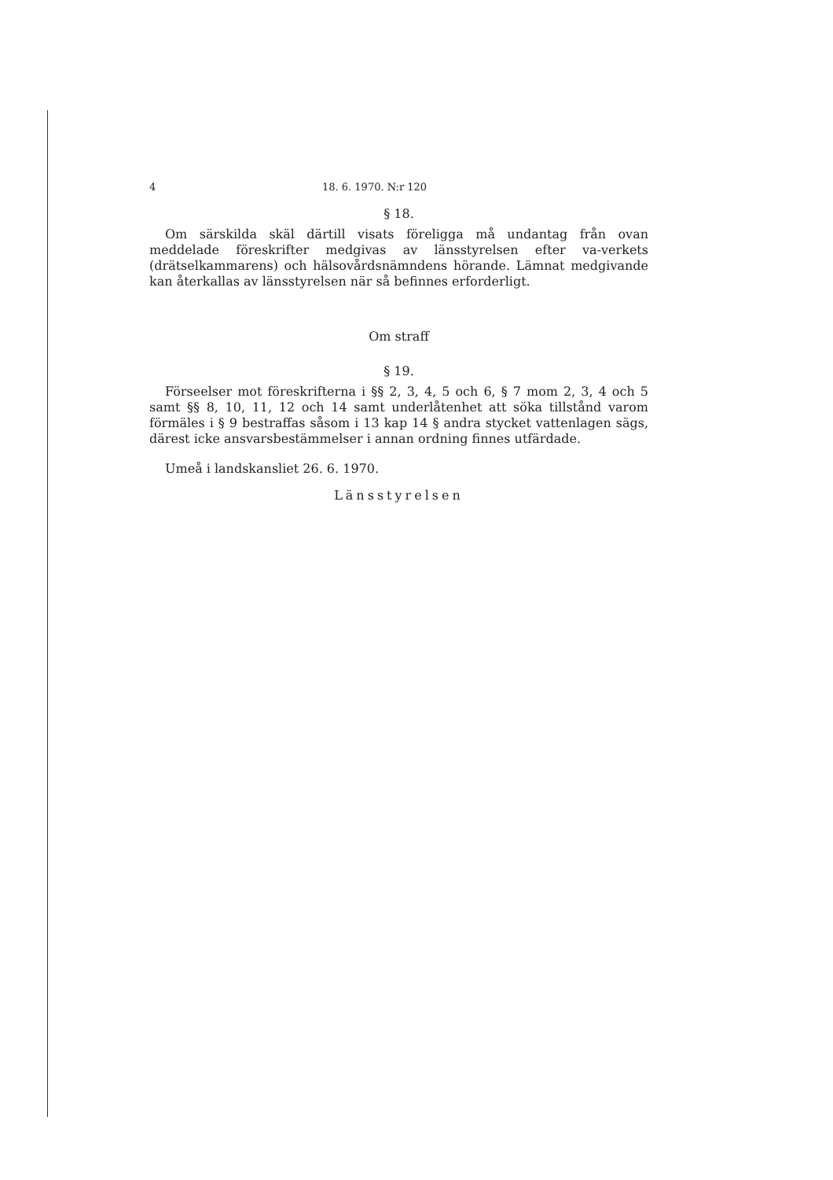4 18. 6. 1970. N:r 120
§ 18.
Om särskilda skäl därtill visats föreligga må undantag från ovan meddelade föreskrifter medgivas av länsstyrelsen efter va-verkets (drätselkammarens) och hälsovårdsnämndens hörande. Lämnat medgivande kan återkallas av länsstyrelsen när så befinnes erforderligt.
Om straff
§ 19.
Förseelser mot föreskrifterna i §§ 2, 3, 4, 5 och 6, § 7 mom 2, 3, 4 och 5 samt §§ 8, 10, 11, 12 och 14 samt underlåtenhet att söka tillstånd varom förmäles i § 9 bestraffas såsom i 13 kap 14 § andra stycket vattenlagen sägs, därest icke ansvarsbestämmelser i annan ordning finnes utfärdade.
Umeå i landskansliet 26. 6. 1970.
Länsstyrelsen